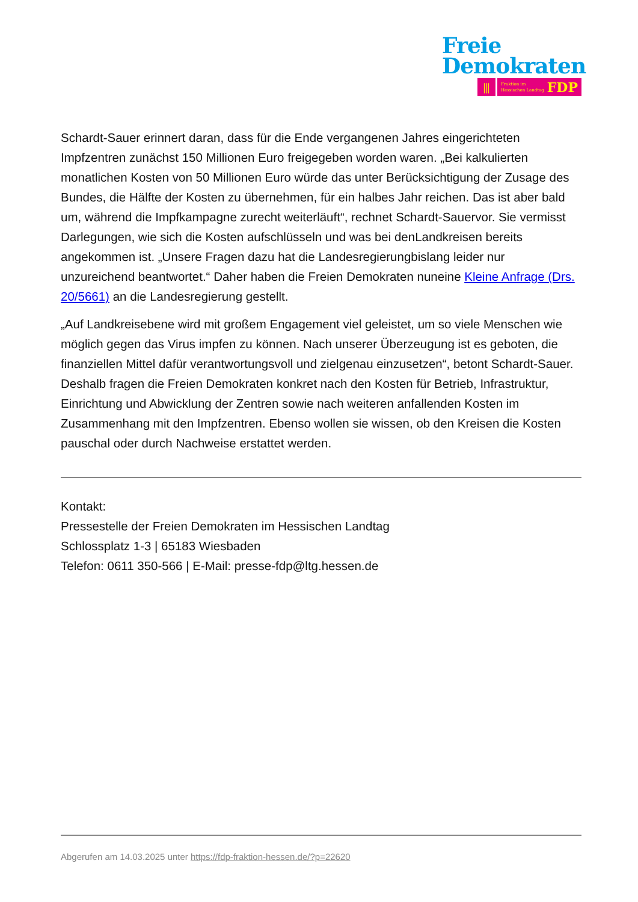Freie
Demokraten
⫼
Fraktion im
Hessischen Landtag FDP
Schardt-Sauer erinnert daran, dass für die Ende vergangenen Jahres eingerichteten Impfzentren zunächst 150 Millionen Euro freigegeben worden waren. „Bei kalkulierten monatlichen Kosten von 50 Millionen Euro würde das unter Berücksichtigung der Zusage des Bundes, die Hälfte der Kosten zu übernehmen, für ein halbes Jahr reichen. Das ist aber bald um, während die Impfkampagne zurecht weiterläuft“, rechnet Schardt-Sauervor. Sie vermisst Darlegungen, wie sich die Kosten aufschlüsseln und was bei denLandkreisen bereits angekommen ist. „Unsere Fragen dazu hat die Landesregierungbislang leider nur unzureichend beantwortet.“ Daher haben die Freien Demokraten nuneine Kleine Anfrage (Drs. 20/5661) an die Landesregierung gestellt.
„Auf Landkreisebene wird mit großem Engagement viel geleistet, um so viele Menschen wie möglich gegen das Virus impfen zu können. Nach unserer Überzeugung ist es geboten, die finanziellen Mittel dafür verantwortungsvoll und zielgenau einzusetzen“, betont Schardt-Sauer. Deshalb fragen die Freien Demokraten konkret nach den Kosten für Betrieb, Infrastruktur, Einrichtung und Abwicklung der Zentren sowie nach weiteren anfallenden Kosten im Zusammenhang mit den Impfzentren. Ebenso wollen sie wissen, ob den Kreisen die Kosten pauschal oder durch Nachweise erstattet werden.
Kontakt:
Pressestelle der Freien Demokraten im Hessischen Landtag
Schlossplatz 1-3 | 65183 Wiesbaden
Telefon: 0611 350-566 | E-Mail: presse-fdp@ltg.hessen.de
Abgerufen am 14.03.2025 unter https://fdp-fraktion-hessen.de/?p=22620